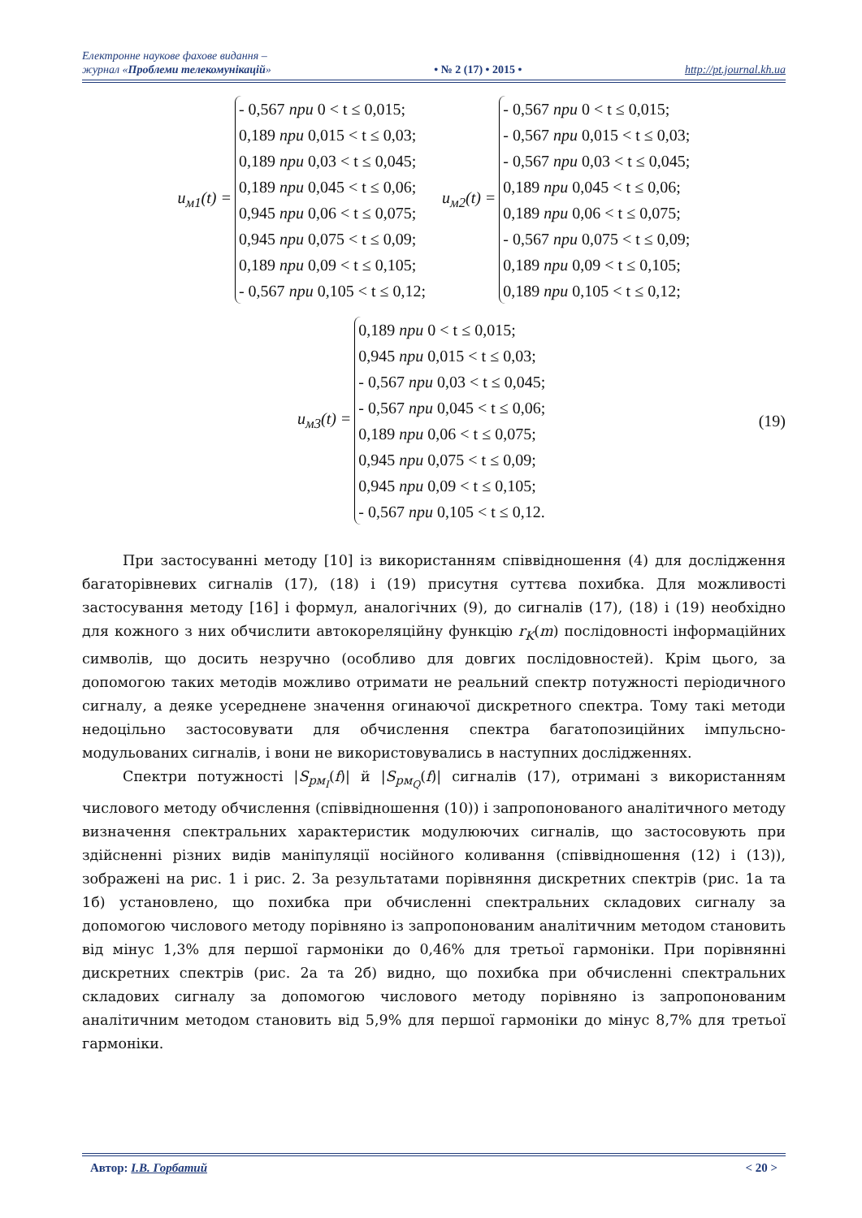Електронне наукове фахове видання –
журнал «Проблеми телекомунікацій»
• № 2 (17) • 2015 • http://pt.journal.kh.ua
u<sub>м1</sub>(t) =
- 0,567 при 0 < t ≤ 0,015;
0,189 при 0,015 < t ≤ 0,03;
0,189 при 0,03 < t ≤ 0,045;
0,189 при 0,045 < t ≤ 0,06;
0,945 при 0,06 < t ≤ 0,075;
0,945 при 0,075 < t ≤ 0,09;
0,189 при 0,09 < t ≤ 0,105;
- 0,567 при 0,105 < t ≤ 0,12;
u<sub>м2</sub>(t) =
- 0,567 при 0 < t ≤ 0,015;
- 0,567 при 0,015 < t ≤ 0,03;
- 0,567 при 0,03 < t ≤ 0,045;
0,189 при 0,045 < t ≤ 0,06;
0,189 при 0,06 < t ≤ 0,075;
- 0,567 при 0,075 < t ≤ 0,09;
0,189 при 0,09 < t ≤ 0,105;
0,189 при 0,105 < t ≤ 0,12;
u<sub>м3</sub>(t) =
0,189 при 0 < t ≤ 0,015;
0,945 при 0,015 < t ≤ 0,03;
- 0,567 при 0,03 < t ≤ 0,045;
- 0,567 при 0,045 < t ≤ 0,06;
0,189 при 0,06 < t ≤ 0,075;
0,945 при 0,075 < t ≤ 0,09;
0,945 при 0,09 < t ≤ 0,105;
- 0,567 при 0,105 < t ≤ 0,12.
(19)
При застосуванні методу [10] із використанням співвідношення (4) для дослідження багаторівневих сигналів (17), (18) і (19) присутня суттєва похибка. Для можливості застосування методу [16] і формул, аналогічних (9), до сигналів (17), (18) і (19) необхідно для кожного з них обчислити автокореляційну функцію r<sub>K</sub>(m) послідовності інформаційних символів, що досить незручно (особливо для довгих послідовностей). Крім цього, за допомогою таких методів можливо отримати не реальний спектр потужності періодичного сигналу, а деяке усереднене значення огинаючої дискретного спектра. Тому такі методи недоцільно застосовувати для обчислення спектра багатопозиційних імпульсно-модульованих сигналів, і вони не використовувались в наступних дослідженнях.
Спектри потужності |S<sub>рм<sub>I</sub></sub>(f)| й |S<sub>рм<sub>Q</sub></sub>(f)| сигналів (17), отримані з використанням числового методу обчислення (співвідношення (10)) і запропонованого аналітичного методу визначення спектральних характеристик модулюючих сигналів, що застосовують при здійсненні різних видів маніпуляції носійного коливання (співвідношення (12) і (13)), зображені на рис. 1 і рис. 2. За результатами порівняння дискретних спектрів (рис. 1а та 1б) установлено, що похибка при обчисленні спектральних складових сигналу за допомогою числового методу порівняно із запропонованим аналітичним методом становить від мінус 1,3% для першої гармоніки до 0,46% для третьої гармоніки. При порівнянні дискретних спектрів (рис. 2а та 2б) видно, що похибка при обчисленні спектральних складових сигналу за допомогою числового методу порівняно із запропонованим аналітичним методом становить від 5,9% для першої гармоніки до мінус 8,7% для третьої гармоніки.
Автор: І.В. Горбатий < 20 >